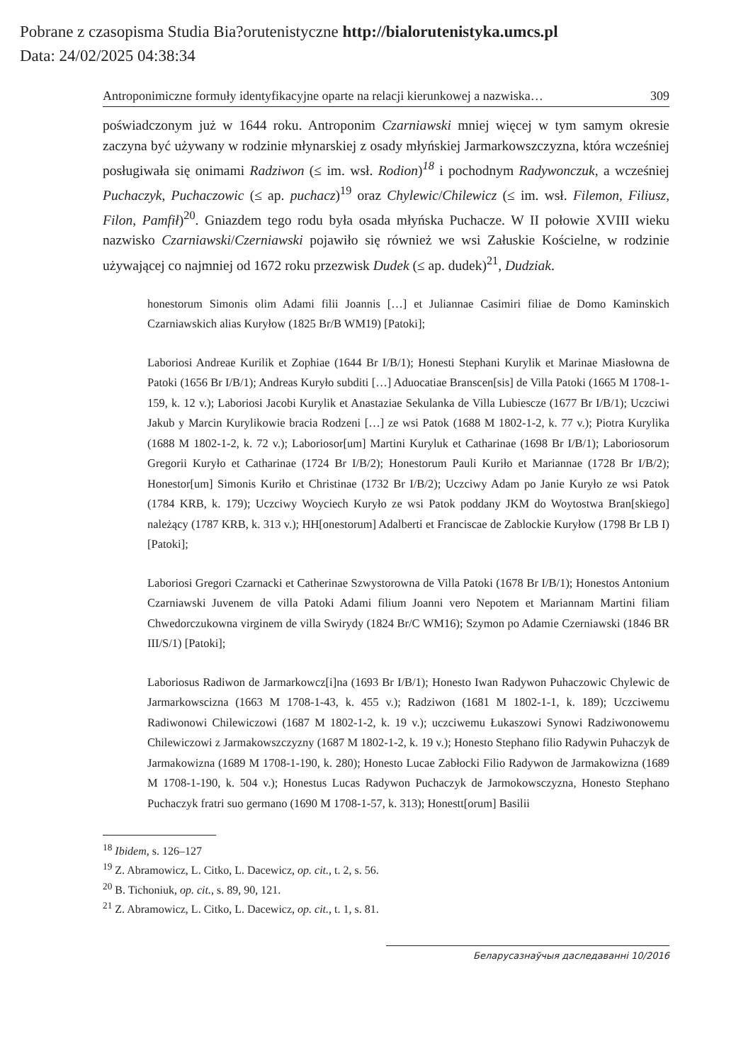Pobrane z czasopisma Studia Bia?orutenistyczne http://bialorutenistyka.umcs.pl
Data: 24/02/2025 04:38:34
Antroponimiczne formuły identyfikacyjne oparte na relacji kierunkowej a nazwiska… 309
poświadczonym już w 1644 roku. Antroponim Czarniawski mniej więcej w tym samym okresie zaczyna być używany w rodzinie młynarskiej z osady młyńskiej Jarmarkowszczyzna, która wcześniej posługiwała się onimami Radziwon (≤ im. wsł. Rodion)<sup>18</sup> i pochodnym Radywonczuk, a wcześniej Puchaczyk, Puchaczowic (≤ ap. puchacz)<sup>19</sup> oraz Chylewic/Chilewicz (≤ im. wsł. Filemon, Filiusz, Filon, Pamfił)<sup>20</sup>. Gniazdem tego rodu była osada młyńska Puchacze. W II połowie XVIII wieku nazwisko Czarniawski/Czerniawski pojawiło się również we wsi Załuskie Kościelne, w rodzinie używającej co najmniej od 1672 roku przezwisk Dudek (≤ ap. dudek)<sup>21</sup>, Dudziak.
honestorum Simonis olim Adami filii Joannis […] et Juliannae Casimiri filiae de Domo Kaminskich Czarniawskich alias Kuryłow (1825 Br/B WM19) [Patoki];
Laboriosi Andreae Kurilik et Zophiae (1644 Br I/B/1); Honesti Stephani Kurylik et Marinae Miasłowna de Patoki (1656 Br I/B/1); Andreas Kuryło subditi […] Aduocatiae Branscen[sis] de Villa Patoki (1665 M 1708-1-159, k. 12 v.); Laboriosi Jacobi Kurylik et Anastaziae Sekulanka de Villa Lubiescze (1677 Br I/B/1); Uczciwi Jakub y Marcin Kurylikowie bracia Rodzeni […] ze wsi Patok (1688 M 1802-1-2, k. 77 v.); Piotra Kurylika (1688 M 1802-1-2, k. 72 v.); Laboriosor[um] Martini Kuryluk et Catharinae (1698 Br I/B/1); Laboriosorum Gregorii Kuryło et Catharinae (1724 Br I/B/2); Honestorum Pauli Kuriło et Mariannae (1728 Br I/B/2); Honestor[um] Simonis Kuriło et Christinae (1732 Br I/B/2); Uczciwy Adam po Janie Kuryło ze wsi Patok (1784 KRB, k. 179); Uczciwy Woyciech Kuryło ze wsi Patok poddany JKM do Woytostwa Bran[skiego] należący (1787 KRB, k. 313 v.); HH[onestorum] Adalberti et Franciscae de Zablockie Kuryłow (1798 Br LB I) [Patoki];
Laboriosi Gregori Czarnacki et Catherinae Szwystorowna de Villa Patoki (1678 Br I/B/1); Honestos Antonium Czarniawski Juvenem de villa Patoki Adami filium Joanni vero Nepotem et Mariannam Martini filiam Chwedorczukowna virginem de villa Swirydy (1824 Br/C WM16); Szymon po Adamie Czerniawski (1846 BR III/S/1) [Patoki];
Laboriosus Radiwon de Jarmarkowcz[i]na (1693 Br I/B/1); Honesto Iwan Radywon Puhaczowic Chylewic de Jarmarkowscizna (1663 M 1708-1-43, k. 455 v.); Radziwon (1681 M 1802-1-1, k. 189); Uczciwemu Radiwonowi Chilewiczowi (1687 M 1802-1-2, k. 19 v.); uczciwemu Łukaszowi Synowi Radziwonowemu Chilewiczowi z Jarmakowszczyzny (1687 M 1802-1-2, k. 19 v.); Honesto Stephano filio Radywin Puhaczyk de Jarmakowizna (1689 M 1708-1-190, k. 280); Honesto Lucae Zabłocki Filio Radywon de Jarmakowizna (1689 M 1708-1-190, k. 504 v.); Honestus Lucas Radywon Puchaczyk de Jarmokowsczyzna, Honesto Stephano Puchaczyk fratri suo germano (1690 M 1708-1-57, k. 313); Honestt[orum] Basilii
<sup>18</sup> Ibidem, s. 126–127
<sup>19</sup> Z. Abramowicz, L. Citko, L. Dacewicz, op. cit., t. 2, s. 56.
<sup>20</sup> B. Tichoniuk, op. cit., s. 89, 90, 121.
<sup>21</sup> Z. Abramowicz, L. Citko, L. Dacewicz, op. cit., t. 1, s. 81.
Беларусазнаўчыя даследаванні 10/2016